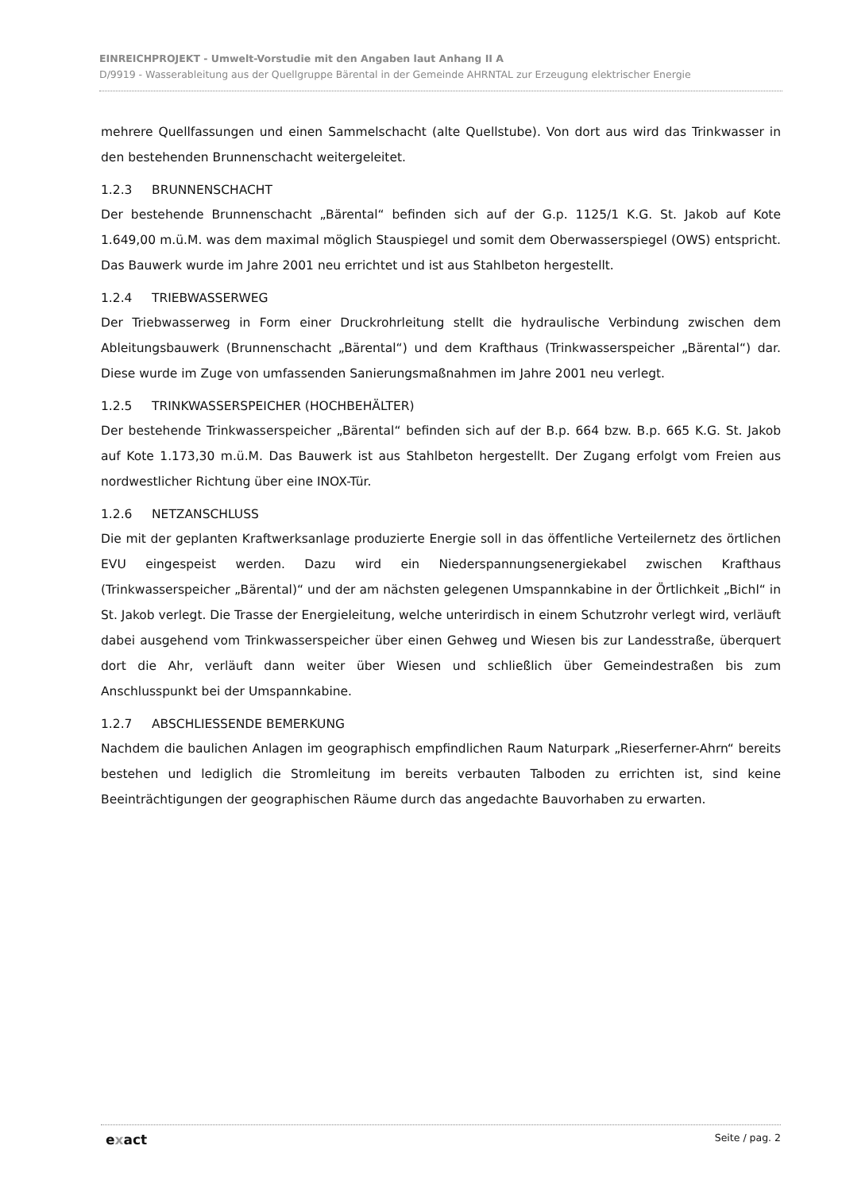EINREICHPROJEKT - Umwelt-Vorstudie mit den Angaben laut Anhang II A
D/9919 - Wasserableitung aus der Quellgruppe Bärental in der Gemeinde AHRNTAL zur Erzeugung elektrischer Energie
mehrere Quellfassungen und einen Sammelschacht (alte Quellstube). Von dort aus wird das Trinkwasser in den bestehenden Brunnenschacht weitergeleitet.
1.2.3 BRUNNENSCHACHT
Der bestehende Brunnenschacht „Bärental“ befinden sich auf der G.p. 1125/1 K.G. St. Jakob auf Kote 1.649,00 m.ü.M. was dem maximal möglich Stauspiegel und somit dem Oberwasserspiegel (OWS) entspricht. Das Bauwerk wurde im Jahre 2001 neu errichtet und ist aus Stahlbeton hergestellt.
1.2.4 TRIEBWASSERWEG
Der Triebwasserweg in Form einer Druckrohrleitung stellt die hydraulische Verbindung zwischen dem Ableitungsbauwerk (Brunnenschacht „Bärental“) und dem Krafthaus (Trinkwasserspeicher „Bärental“) dar. Diese wurde im Zuge von umfassenden Sanierungsmaßnahmen im Jahre 2001 neu verlegt.
1.2.5 TRINKWASSERSPEICHER (HOCHBEHÄLTER)
Der bestehende Trinkwasserspeicher „Bärental“ befinden sich auf der B.p. 664 bzw. B.p. 665 K.G. St. Jakob auf Kote 1.173,30 m.ü.M. Das Bauwerk ist aus Stahlbeton hergestellt. Der Zugang erfolgt vom Freien aus nordwestlicher Richtung über eine INOX-Tür.
1.2.6 NETZANSCHLUSS
Die mit der geplanten Kraftwerksanlage produzierte Energie soll in das öffentliche Verteilernetz des örtlichen EVU eingespeist werden. Dazu wird ein Niederspannungsenergiekabel zwischen Krafthaus (Trinkwasserspeicher „Bärental)“ und der am nächsten gelegenen Umspannkabine in der Örtlichkeit „Bichl“ in St. Jakob verlegt. Die Trasse der Energieleitung, welche unterirdisch in einem Schutzrohr verlegt wird, verläuft dabei ausgehend vom Trinkwasserspeicher über einen Gehweg und Wiesen bis zur Landesstraße, überquert dort die Ahr, verläuft dann weiter über Wiesen und schließlich über Gemeindestraßen bis zum Anschlusspunkt bei der Umspannkabine.
1.2.7 ABSCHLIESSENDE BEMERKUNG
Nachdem die baulichen Anlagen im geographisch empfindlichen Raum Naturpark „Rieserferner-Ahrn“ bereits bestehen und lediglich die Stromleitung im bereits verbauten Talboden zu errichten ist, sind keine Beeinträchtigungen der geographischen Räume durch das angedachte Bauvorhaben zu erwarten.
exact Seite / pag. 2